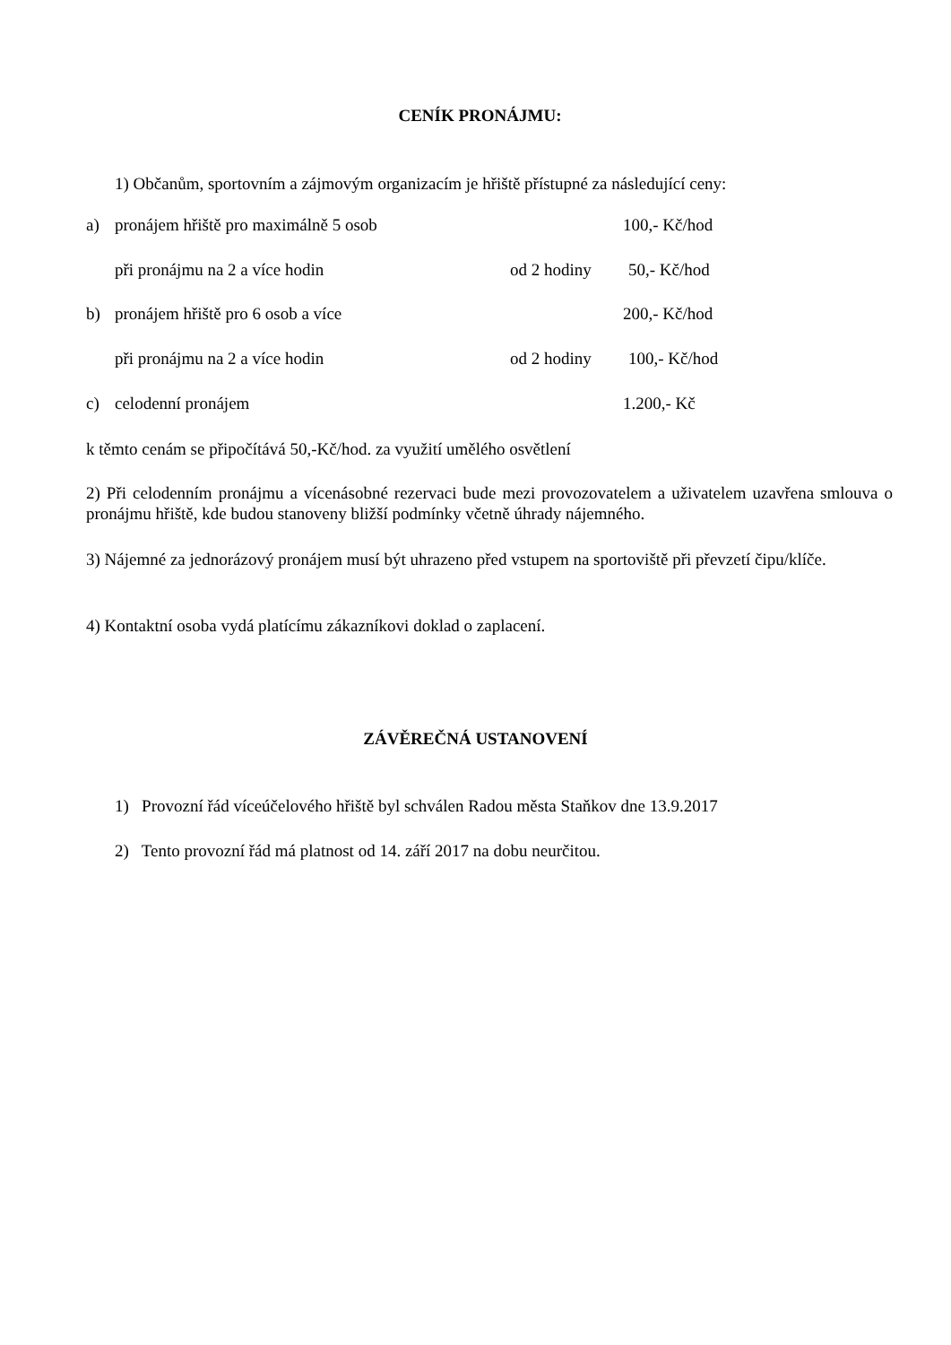CENÍK PRONÁJMU:
1) Občanům, sportovním a zájmovým organizacím je hřiště přístupné za následující ceny:
a) pronájem hřiště pro maximálně 5 osob 100,- Kč/hod
při pronájmu na 2 a více hodin od 2 hodiny 50,- Kč/hod
b) pronájem hřiště pro 6 osob a více 200,- Kč/hod
při pronájmu na 2 a více hodin od 2 hodiny 100,- Kč/hod
c) celodenní pronájem 1.200,- Kč
k těmto cenám se připočítává 50,-Kč/hod. za využití umělého osvětlení
2) Při celodenním pronájmu a vícenásobné rezervaci bude mezi provozovatelem a uživatelem uzavřena smlouva o pronájmu hřiště, kde budou stanoveny bližší podmínky včetně úhrady nájemného.
3) Nájemné za jednorázový pronájem musí být uhrazeno před vstupem na sportoviště při převzetí čipu/klíče.
4) Kontaktní osoba vydá platícímu zákazníkovi doklad o zaplacení.
ZÁVĚREČNÁ USTANOVENÍ
1) Provozní řád víceúčelového hřiště byl schválen Radou města Staňkov dne 13.9.2017
2) Tento provozní řád má platnost od 14. září 2017 na dobu neurčitou.